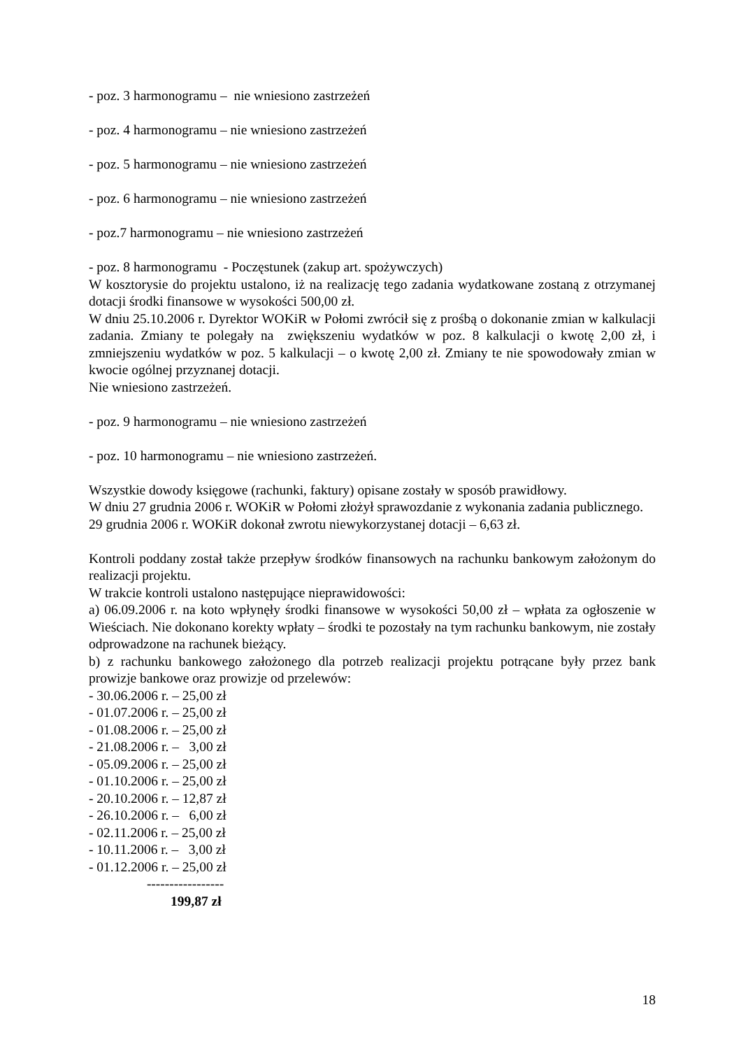- poz. 3 harmonogramu – nie wniesiono zastrzeżeń
- poz. 4 harmonogramu – nie wniesiono zastrzeżeń
- poz. 5 harmonogramu – nie wniesiono zastrzeżeń
- poz. 6 harmonogramu – nie wniesiono zastrzeżeń
- poz.7 harmonogramu – nie wniesiono zastrzeżeń
- poz. 8 harmonogramu - Poczęstunek (zakup art. spożywczych)
W kosztorysie do projektu ustalono, iż na realizację tego zadania wydatkowane zostaną z otrzymanej dotacji środki finansowe w wysokości 500,00 zł.
W dniu 25.10.2006 r. Dyrektor WOKiR w Połomi zwrócił się z prośbą o dokonanie zmian w kalkulacji zadania. Zmiany te polegały na zwiększeniu wydatków w poz. 8 kalkulacji o kwotę 2,00 zł, i zmniejszeniu wydatków w poz. 5 kalkulacji – o kwotę 2,00 zł. Zmiany te nie spowodowały zmian w kwocie ogólnej przyznanej dotacji.
Nie wniesiono zastrzeżeń.
- poz. 9 harmonogramu – nie wniesiono zastrzeżeń
- poz. 10 harmonogramu – nie wniesiono zastrzeżeń.
Wszystkie dowody księgowe (rachunki, faktury) opisane zostały w sposób prawidłowy.
W dniu 27 grudnia 2006 r. WOKiR w Połomi złożył sprawozdanie z wykonania zadania publicznego.
29 grudnia 2006 r. WOKiR dokonał zwrotu niewykorzystanej dotacji – 6,63 zł.
Kontroli poddany został także przepływ środków finansowych na rachunku bankowym założonym do realizacji projektu.
W trakcie kontroli ustalono następujące nieprawidowości:
a) 06.09.2006 r. na koto wpłynęły środki finansowe w wysokości 50,00 zł – wpłata za ogłoszenie w Wieściach. Nie dokonano korekty wpłaty – środki te pozostały na tym rachunku bankowym, nie zostały odprowadzone na rachunek bieżący.
b) z rachunku bankowego założonego dla potrzeb realizacji projektu potrącane były przez bank prowizje bankowe oraz prowizje od przelewów:
- 30.06.2006 r. – 25,00 zł - 01.07.2006 r. – 25,00 zł - 01.08.2006 r. – 25,00 zł - 21.08.2006 r. – 3,00 zł - 05.09.2006 r. – 25,00 zł - 01.10.2006 r. – 25,00 zł - 20.10.2006 r. – 12,87 zł - 26.10.2006 r. – 6,00 zł - 02.11.2006 r. – 25,00 zł - 10.11.2006 r. – 3,00 zł - 01.12.2006 r. – 25,00 zł -----------------
199,87 zł
18